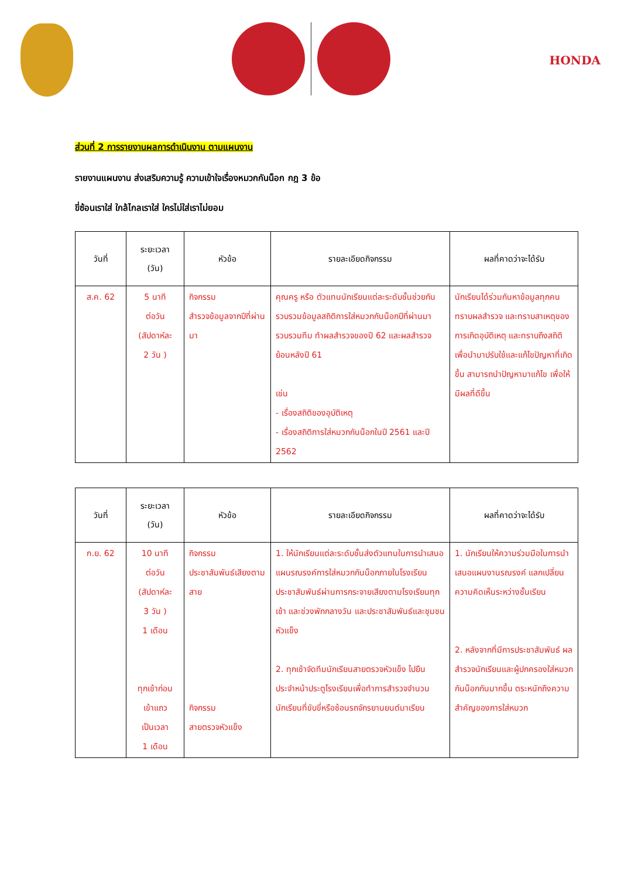HONDA
ส่วนที่ 2 การรายงานผลการดำเนินงาน ตามแผนงาน
รายงานแผนงาน ส่งเสริมความรู้ ความเข้าใจเรื่องหมวกกันน็อก กฎ 3 ข้อ
ขี่ซ้อนเราใส่ ใกล้ไกลเราใส่ ใครไม่ใส่เราไม่ยอม
| วันที่ | ระยะเวลา (วัน) | หัวข้อ | รายละเอียดกิจกรรม | ผลที่คาดว่าจะได้รับ |
| --- | --- | --- | --- | --- |
| ส.ค. 62 | 5 นาที ต่อวัน (สัปดาห์ละ 2 วัน ) | กิจกรรม สำรวจข้อมูลจากปีที่ผ่านมา | คุณครู หรือ ตัวแทนนักเรียนแต่ละระดับชั้นช่วยกันรวบรวมข้อมูลสถิติการใส่หมวกกันน็อกปีที่ผ่านมา รวบรวมทีม ทำผลสำรวจของปี 62 และผลสำรวจย้อนหลังปี 61 เช่น - เรื่องสถิติของอุบัติเหตุ - เรื่องสถิติการใส่หมวกกันน็อกในปี 2561 และปี 2562 | นักเรียนได้ร่วมกันหาข้อมูลทุกคนทราบผลสำรวจ และทราบสาเหตุของการเกิดอุบัติเหตุ และทราบถึงสถิติ เพื่อนำมาปรับใช้และแก้ไขปัญหาที่เกิดขึ้น สามารถนำปัญหามาแก้ไข เพื่อให้มีผลที่ดีขึ้น |
| วันที่ | ระยะเวลา (วัน) | หัวข้อ | รายละเอียดกิจกรรม | ผลที่คาดว่าจะได้รับ |
| --- | --- | --- | --- | --- |
| ก.ย. 62 | 10 นาที ต่อวัน (สัปดาห์ละ 3 วัน ) 1 เดือน ทุกเช้าก่อน เข้าแถว เป็นเวลา 1 เดือน | กิจกรรม ประชาสัมพันธ์เสียงตามสาย กิจกรรม สายตรวจหัวแข็ง | 1. ให้นักเรียนแต่ละระดับชั้นส่งตัวแทนในการนำเสนอแผนรณรงค์การใส่หมวกกันน็อกภายในโรงเรียนประชาสัมพันธ์ผ่านการกระจายเสียงตามโรงเรียนทุกเช้า และช่วงพักกลางวัน และประชาสัมพันธ์และชุมชนหัวแข็ง 2. ทุกเช้าจัดทีมนักเรียนสายตรวจหัวแข็ง ไปยืนประจำหน้าประตูโรงเรียนเพื่อทำการสำรวจจำนวนนักเรียนที่ขับขี่หรือซ้อนรถจักรยานยนต์มาเรียน | 1. นักเรียนให้ความร่วมมือในการนำเสนอแผนงานรณรงค์ แลกเปลี่ยนความคิดเห็นระหว่างชั้นเรียน 2. หลังจากที่มีการประชาสัมพันธ์ ผลสำรวจนักเรียนและผู้ปกครองใส่หมวกกันน็อกกันมากขึ้น ตระหนักถึงความสำคัญของการใส่หมวก |